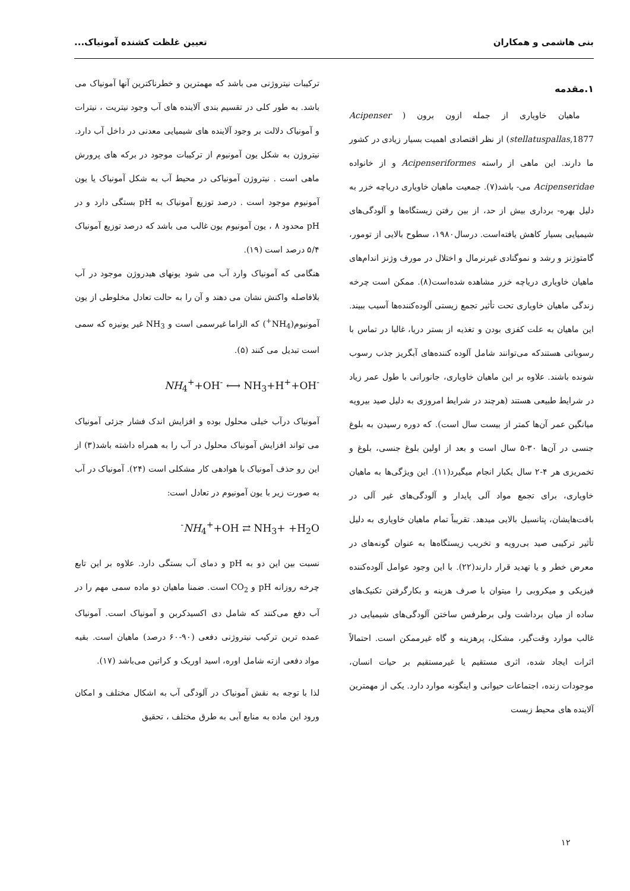بنی هاشمی و همکاران تعیین غلظت کشنده آمونیاک...
۱.مقدمه
ماهیان خاویاری از جمله ازون برون ( Acipenser stellatuspallas,1877) از نظر اقتصادی اهمیت بسیار زیادی در کشور ما دارند. این ماهی از راسته Acipenseriformes و از خانواده Acipenseridae می- باشد(۷). جمعیت ماهیان خاویاری دریاچه خزر به دلیل بهره- برداری بیش از حد، از بین رفتن زیستگاه‌ها و آلودگی‌های شیمیایی بسیار کاهش یافته‌است. درسال۱۹۸۰، سطوح بالایی از تومور، گامتوژنز و رشد و نموگنادی غیرنرمال و اختلال در مورف وژنز اندام‌های ماهیان خاویاری دریاچه خزر مشاهده شده‌است(۸). ممکن است چرخه زندگی ماهیان خاویاری تحت تأثیر تجمع زیستی آلوده‌کننده‌ها آسیب ببیند. این ماهیان به علت کفزی بودن و تغذیه از بستر دریا، غالبا در تماس با رسوباتی هستندکه می‌توانند شامل آلوده کننده‌های آبگریز جذب رسوب شونده باشند. علاوه بر این ماهیان خاویاری، جانورانی با طول عمر زیاد در شرایط طبیعی هستند (هرچند در شرایط امروزی به دلیل صید بیرویه میانگین عمر آن‌ها کمتر از بیست سال است). که دوره رسیدن به بلوغ جنسی در آن‌ها ۳۰-۵ سال است و بعد از اولین بلوغ جنسی، بلوغ و تخمریزی هر ۴-۲ سال یکبار انجام میگیرد(۱۱). این ویژگی‌ها به ماهیان خاویاری، برای تجمع مواد آلی پایدار و آلودگی‌های غیر آلی در بافت‌هایشان، پتانسیل بالایی میدهد. تقریباً تمام ماهیان خاویاری به دلیل تأثیر ترکیبی صید بی‌رویه و تخریب زیستگاه‌ها به عنوان گونه‌های در معرض خطر و یا تهدید قرار دارند(۲۲). با این وجود عوامل آلوده‌کننده فیزیکی و میکروبی را میتوان با صرف هزینه و بکارگرفتن تکنیک‌های ساده از میان برداشت ولی برطرفس ساختن آلودگی‌های شیمیایی در غالب موارد وقت‌گیر، مشکل، پرهزینه و گاه غیرممکن است. احتمالاً اثرات ایجاد شده، اثری مستقیم یا غیرمستقیم بر حیات انسان، موجودات زنده، اجتماعات حیوانی و اینگونه موارد دارد. یکی از مهمترین آلاینده های محیط زیست
ترکیبات نیتروژنی می باشد که مهمترین و خطرناکترین آنها آمونیاک می باشد. به طور کلی در تقسیم بندی آلاینده های آب وجود نیتریت ، نیترات و آمونیاک دلالت بر وجود آلاینده های شیمیایی معدنی در داخل آب دارد. نیتروژن به شکل یون آمونیوم از ترکیبات موجود در برکه های پرورش ماهی است . نیتروژن آمونیاکی در محیط آب به شکل آمونیاک یا یون آمونیوم موجود است . درصد توزیع آمونیاک به pH بستگی دارد و در pH محدود ۸ ، یون آمونیوم یون غالب می باشد که درصد توزیع آمونیاک ۵/۴ درصد است (۱۹).
هنگامی که آمونیاک وارد آب می شود یونهای هیدروژن موجود در آب بلافاصله واکنش نشان می دهند و آن را به حالت تعادل مخلوطی از یون آمونیوم(NH<sub>4</sub><sup>+</sup>) که الزاما غیرسمی است و NH<sub>3</sub> غیر یونیزه که سمی است تبدیل می کنند (۵).
NH<sub>4</sub><sup>+</sup>+OH<sup>-</sup> ⟷ NH<sub>3</sub>+H<sup>+</sup>+OH<sup>-</sup>
آمونیاک درآب خیلی محلول بوده و افزایش اندک فشار جزئی آمونیاک می تواند افزایش آمونیاک محلول در آب را به همراه داشته باشد(۳) از این رو حذف آمونیاک با هوادهی کار مشکلی است (۲۴). آمونیاک در آب به صورت زیر با یون آمونیوم در تعادل است:
<sup>-</sup>NH<sub>4</sub><sup>+</sup>+OH ⇄ NH<sub>3</sub>+ +H<sub>2</sub>O
نسبت بین این دو به pH و دمای آب بستگی دارد. علاوه بر این تابع چرخه روزانه pH و CO<sub>2</sub> است. ضمنا ماهیان دو ماده سمی مهم را در آب دفع می‌کنند که شامل دی اکسیدکربن و آمونیاک است. آمونیاک عمده ترین ترکیب نیتروژنی دفعی (۹۰-۶۰ درصد) ماهیان است. بقیه مواد دفعی ازته شامل اوره، اسید اوریک و کراتین می‌باشد (۱۷).
لذا با توجه به نقش آمونیاک در آلودگی آب به اشکال مختلف و امکان ورود این ماده به منابع آبی به طرق مختلف ، تحقیق
۱۲